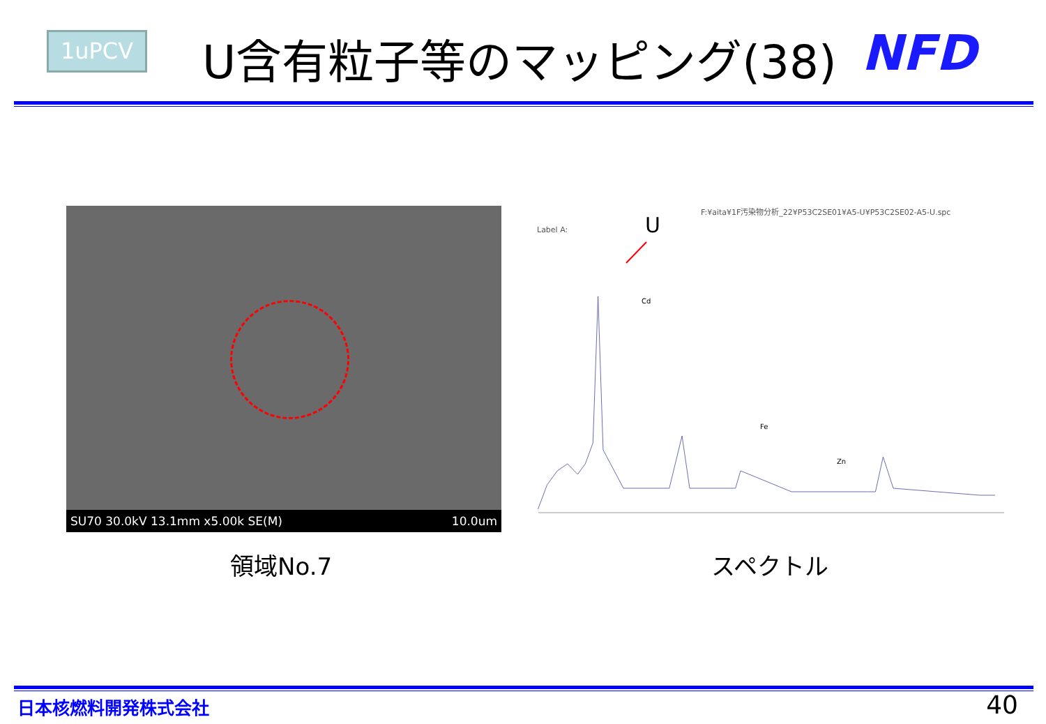1uPCV U含有粒子等のマッピング(38) NFD
SU70 30.0kV 13.1mm x5.00k SE(M) 10.0um
F:¥aita¥1F汚染物分析_22¥P53C2SE01¥A5-U¥P53C2SE02-A5-U.spc
Label A: U
Cd
Fe
Zn
領域No.7 スペクトル
日本核燃料開発株式会社 40